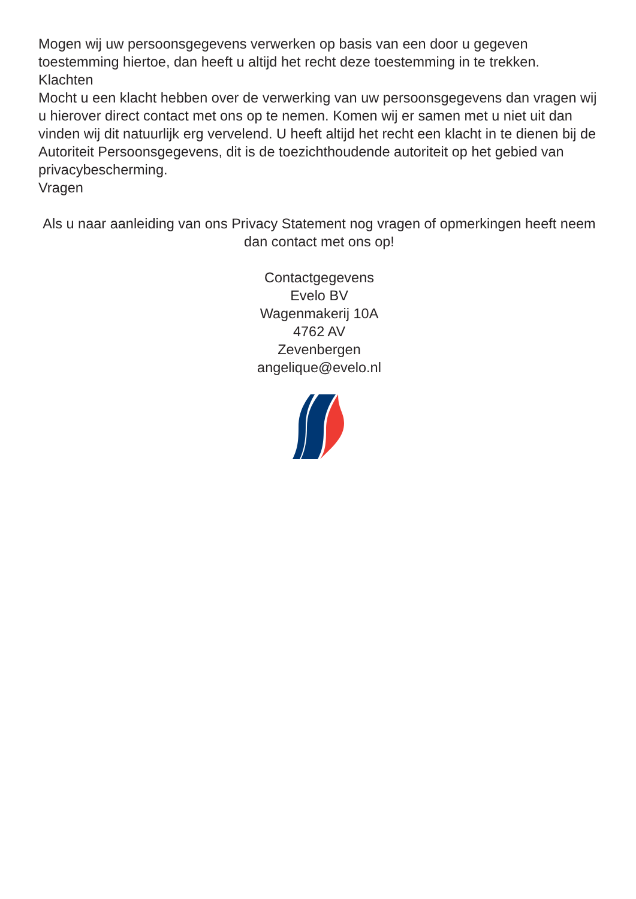Mogen wij uw persoonsgegevens verwerken op basis van een door u gegeven toestemming hiertoe, dan heeft u altijd het recht deze toestemming in te trekken.
Klachten
Mocht u een klacht hebben over de verwerking van uw persoonsgegevens dan vragen wij u hierover direct contact met ons op te nemen. Komen wij er samen met u niet uit dan vinden wij dit natuurlijk erg vervelend. U heeft altijd het recht een klacht in te dienen bij de Autoriteit Persoonsgegevens, dit is de toezichthoudende autoriteit op het gebied van privacybescherming.
Vragen
Als u naar aanleiding van ons Privacy Statement nog vragen of opmerkingen heeft neem dan contact met ons op!
Contactgegevens
Evelo BV
Wagenmakerij 10A
4762 AV
Zevenbergen
angelique@evelo.nl